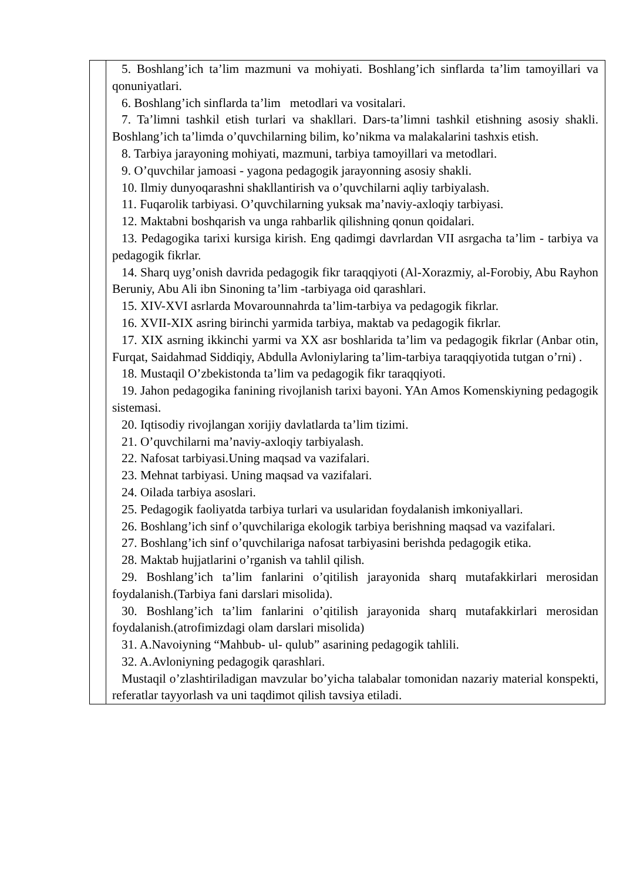| | 5. Boshlang’ich ta’lim mazmuni va mohiyati. Boshlang’ich sinflarda ta’lim tamoyillari va qonuniyatlari. 6. Boshlang’ich sinflarda ta’lim metodlari va vositalari. 7. Ta’limni tashkil etish turlari va shakllari. Dars-ta’limni tashkil etishning asosiy shakli. Boshlang’ich ta’limda o’quvchilarning bilim, ko’nikma va malakalarini tashxis etish. 8. Tarbiya jarayoning mohiyati, mazmuni, tarbiya tamoyillari va metodlari. 9. O’quvchilar jamoasi - yagona pedagogik jarayonning asosiy shakli. 10. Ilmiy dunyoqarashni shakllantirish va o’quvchilarni aqliy tarbiyalash. 11. Fuqarolik tarbiyasi. O’quvchilarning yuksak ma’naviy-axloqiy tarbiyasi. 12. Maktabni boshqarish va unga rahbarlik qilishning qonun qoidalari. 13. Pedagogika tarixi kursiga kirish. Eng qadimgi davrlardan VII asrgacha ta’lim - tarbiya va pedagogik fikrlar. 14. Sharq uyg’onish davrida pedagogik fikr taraqqiyoti (Al-Xorazmiy, al-Forobiy, Abu Rayhon Beruniy, Abu Ali ibn Sinoning ta’lim -tarbiyaga oid qarashlari. 15. XIV-XVI asrlarda Movarounnahrda ta’lim-tarbiya va pedagogik fikrlar. 16. XVII-XIX asring birinchi yarmida tarbiya, maktab va pedagogik fikrlar. 17. XIX asrning ikkinchi yarmi va XX asr boshlarida ta’lim va pedagogik fikrlar (Anbar otin, Furqat, Saidahmad Siddiqiy, Abdulla Avloniylaring ta’lim-tarbiya taraqqiyotida tutgan o’rni) . 18. Mustaqil O’zbekistonda ta’lim va pedagogik fikr taraqqiyoti. 19. Jahon pedagogika fanining rivojlanish tarixi bayoni. YAn Amos Komenskiyning pedagogik sistemasi. 20. Iqtisodiy rivojlangan xorijiy davlatlarda ta’lim tizimi. 21. O’quvchilarni ma’naviy-axloqiy tarbiyalash. 22. Nafosat tarbiyasi.Uning maqsad va vazifalari. 23. Mehnat tarbiyasi. Uning maqsad va vazifalari. 24. Oilada tarbiya asoslari. 25. Pedagogik faoliyatda tarbiya turlari va usularidan foydalanish imkoniyallari. 26. Boshlang’ich sinf o’quvchilariga ekologik tarbiya berishning maqsad va vazifalari. 27. Boshlang’ich sinf o’quvchilariga nafosat tarbiyasini berishda pedagogik etika. 28. Maktab hujjatlarini o’rganish va tahlil qilish. 29. Boshlang’ich ta’lim fanlarini o’qitilish jarayonida sharq mutafakkirlari merosidan foydalanish.(Tarbiya fani darslari misolida). 30. Boshlang’ich ta’lim fanlarini o’qitilish jarayonida sharq mutafakkirlari merosidan foydalanish.(atrofimizdagi olam darslari misolida) 31. A.Navoiyning “Mahbub- ul- qulub” asarining pedagogik tahlili. 32. A.Avloniyning pedagogik qarashlari. Mustaqil o’zlashtiriladigan mavzular bo’yicha talabalar tomonidan nazariy material konspekti, referatlar tayyorlash va uni taqdimot qilish tavsiya etiladi. |